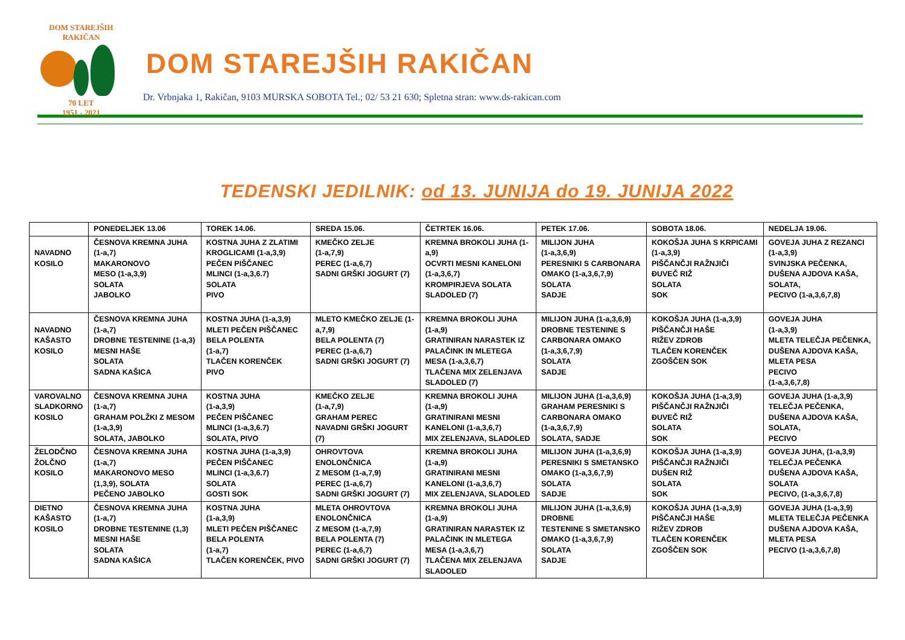DOM STAREJŠIH
RAKIČAN
70 LET
1951 - 2021
DOM STAREJŠIH RAKIČAN
Dr. Vrbnjaka 1, Rakičan, 9103 MURSKA SOBOTA Tel.; 02/ 53 21 630; Spletna stran: www.ds-rakican.com
TEDENSKI JEDILNIK: od 13. JUNIJA do 19. JUNIJA 2022
| | PONEDELJEK 13.06 | TOREK 14.06. | SREDA 15.06. | ČETRTEK 16.06. | PETEK 17.06. | SOBOTA 18.06. | NEDELJA 19.06. |
| --- | --- | --- | --- | --- | --- | --- | --- |
| NAVADNO KOSILO | ČESNOVA KREMNA JUHA (1-a,7) MAKARONOVO MESO (1-a,3,9) SOLATA JABOLKO | KOSTNA JUHA Z ZLATIMI KROGLICAMI (1-a,3,9) PEČEN PIŠČANEC MLINCI (1-a,3,6.7) SOLATA PIVO | KMEČKO ZELJE (1-a,7,9) PEREC (1-a,6,7) SADNI GRŠKI JOGURT (7) | KREMNA BROKOLI JUHA (1- a,9) OCVRTI MESNI KANELONI (1-a,3,6,7) KROMPIRJEVA SOLATA SLADOLED (7) | MILIJON JUHA (1-a,3,6,9) PERESNIKI S CARBONARA OMAKO (1-a,3,6,7,9) SOLATA SADJE | KOKOŠJA JUHA S KRPICAMI (1-a,3,9) PIŠČANČJI RAŽNJIČI ĐUVEČ RIŽ SOLATA SOK | GOVEJA JUHA Z REZANCI (1-a,3,9) SVINJSKA PEČENKA, DUŠENA AJDOVA KAŠA, SOLATA, PECIVO (1-a,3,6,7,8) |
| NAVADNO KAŠASTO KOSILO | ČESNOVA KREMNA JUHA (1-a,7) DROBNE TESTENINE (1-a,3) MESNI HAŠE SOLATA SADNA KAŠICA | KOSTNA JUHA (1-a,3,9) MLETI PEČEN PIŠČANEC BELA POLENTA (1-a,7) TLAČEN KORENČEK PIVO | MLETO KMEČKO ZELJE (1- a,7,9) BELA POLENTA (7) PEREC (1-a,6,7) SADNI GRŠKI JOGURT (7) | KREMNA BROKOLI JUHA (1-a,9) GRATINIRAN NARASTEK IZ PALAČINK IN MLETEGA MESA (1-a,3,6,7) TLAČENA MIX ZELENJAVA SLADOLED (7) | MILIJON JUHA (1-a,3,6,9) DROBNE TESTENINE S CARBONARA OMAKO (1-a,3,6,7,9) SOLATA SADJE | KOKOŠJA JUHA (1-a,3,9) PIŠČANČJI HAŠE RIŽEV ZDROB TLAČEN KORENČEK ZGOŠČEN SOK | GOVEJA JUHA (1-a,3,9) MLETA TELEČJA PEČENKA, DUŠENA AJDOVA KAŠA, MLETA PESA PECIVO (1-a,3,6,7,8) |
| VAROVALNO SLADKORNO KOSILO | ČESNOVA KREMNA JUHA (1-a,7) GRAHAM POLŽKI Z MESOM (1-a,3,9) SOLATA, JABOLKO | KOSTNA JUHA (1-a,3,9) PEČEN PIŠČANEC MLINCI (1-a,3,6.7) SOLATA, PIVO | KMEČKO ZELJE (1-a,7,9) GRAHAM PEREC NAVADNI GRŠKI JOGURT (7) | KREMNA BROKOLI JUHA (1-a,9) GRATINIRANI MESNI KANELONI (1-a,3,6,7) MIX ZELENJAVA, SLADOLED | MILIJON JUHA (1-a,3,6,9) GRAHAM PERESNIKI S CARBONARA OMAKO (1-a,3,6,7,9) SOLATA, SADJE | KOKOŠJA JUHA (1-a,3,9) PIŠČANČJI RAŽNJIČI ĐUVEČ RIŽ SOLATA SOK | GOVEJA JUHA (1-a,3,9) TELEČJA PEČENKA, DUŠENA AJDOVA KAŠA, SOLATA, PECIVO |
| ŽELODČNO ŽOLČNO KOSILO | ČESNOVA KREMNA JUHA (1-a,7) MAKARONOVO MESO (1,3,9), SOLATA PEČENO JABOLKO | KOSTNA JUHA (1-a,3,9) PEČEN PIŠČANEC MLINCI (1-a,3,6.7) SOLATA GOSTI SOK | OHROVTOVA ENOLONČNICA Z MESOM (1-a,7,9) PEREC (1-a,6,7) SADNI GRŠKI JOGURT (7) | KREMNA BROKOLI JUHA (1-a,9) GRATINIRANI MESNI KANELONI (1-a,3,6,7) MIX ZELENJAVA, SLADOLED | MILIJON JUHA (1-a,3,6,9) PERESNIKI S SMETANSKO OMAKO (1-a,3,6,7,9) SOLATA SADJE | KOKOŠJA JUHA (1-a,3,9) PIŠČANČJI RAŽNJIČI DUŠEN RIŽ SOLATA SOK | GOVEJA JUHA, (1-a,3,9) TELEČJA PEČENKA DUŠENA AJDOVA KAŠA, SOLATA PECIVO, (1-a,3,6,7,8) |
| DIETNO KAŠASTO KOSILO | ČESNOVA KREMNA JUHA (1-a,7) DROBNE TESTENINE (1,3) MESNI HAŠE SOLATA SADNA KAŠICA | KOSTNA JUHA (1-a,3,9) MLETI PEČEN PIŠČANEC BELA POLENTA (1-a,7) TLAČEN KORENČEK, PIVO | MLETA OHROVTOVA ENOLONČNICA Z MESOM (1-a,7,9) BELA POLENTA (7) PEREC (1-a,6,7) SADNI GRŠKI JOGURT (7) | KREMNA BROKOLI JUHA (1-a,9) GRATINIRAN NARASTEK IZ PALAČINK IN MLETEGA MESA (1-a,3,6,7) TLAČENA MIX ZELENJAVA SLADOLED | MILIJON JUHA (1-a,3,6,9) DROBNE TESTENINE S SMETANSKO OMAKO (1-a,3,6,7,9) SOLATA SADJE | KOKOŠJA JUHA (1-a,3,9) PIŠČANČJI HAŠE RIŽEV ZDROB TLAČEN KORENČEK ZGOŠČEN SOK | GOVEJA JUHA (1-a,3,9) MLETA TELEČJA PEČENKA DUŠENA AJDOVA KAŠA, MLETA PESA PECIVO (1-a,3,6,7,8) |